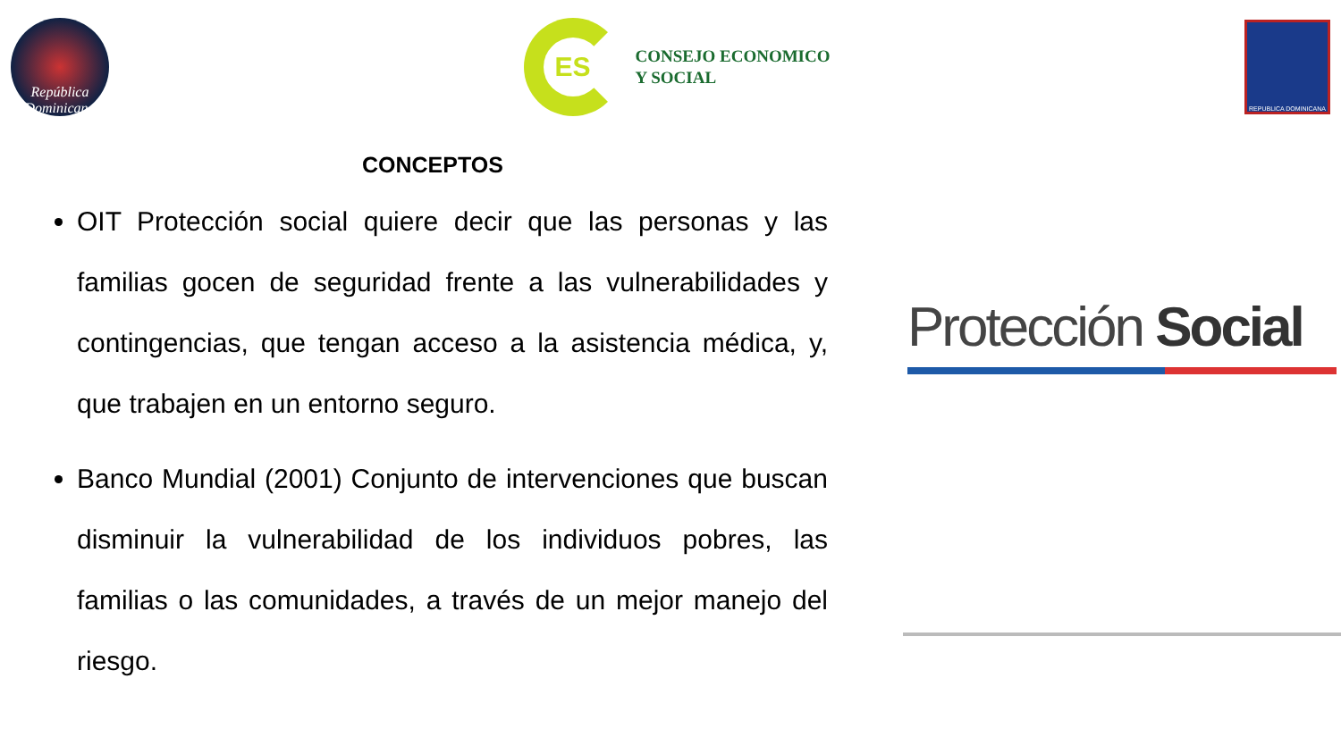República Dominicana
ES
CONSEJO ECONOMICO
Y SOCIAL
REPUBLICA DOMINICANA
CONCEPTOS
OIT Protección social quiere decir que las personas y las familias gocen de seguridad frente a las vulnerabilidades y contingencias, que tengan acceso a la asistencia médica, y, que trabajen en un entorno seguro.
Banco Mundial (2001) Conjunto de intervenciones que buscan disminuir la vulnerabilidad de los individuos pobres, las familias o las comunidades, a través de un mejor manejo del riesgo.
Protección Social